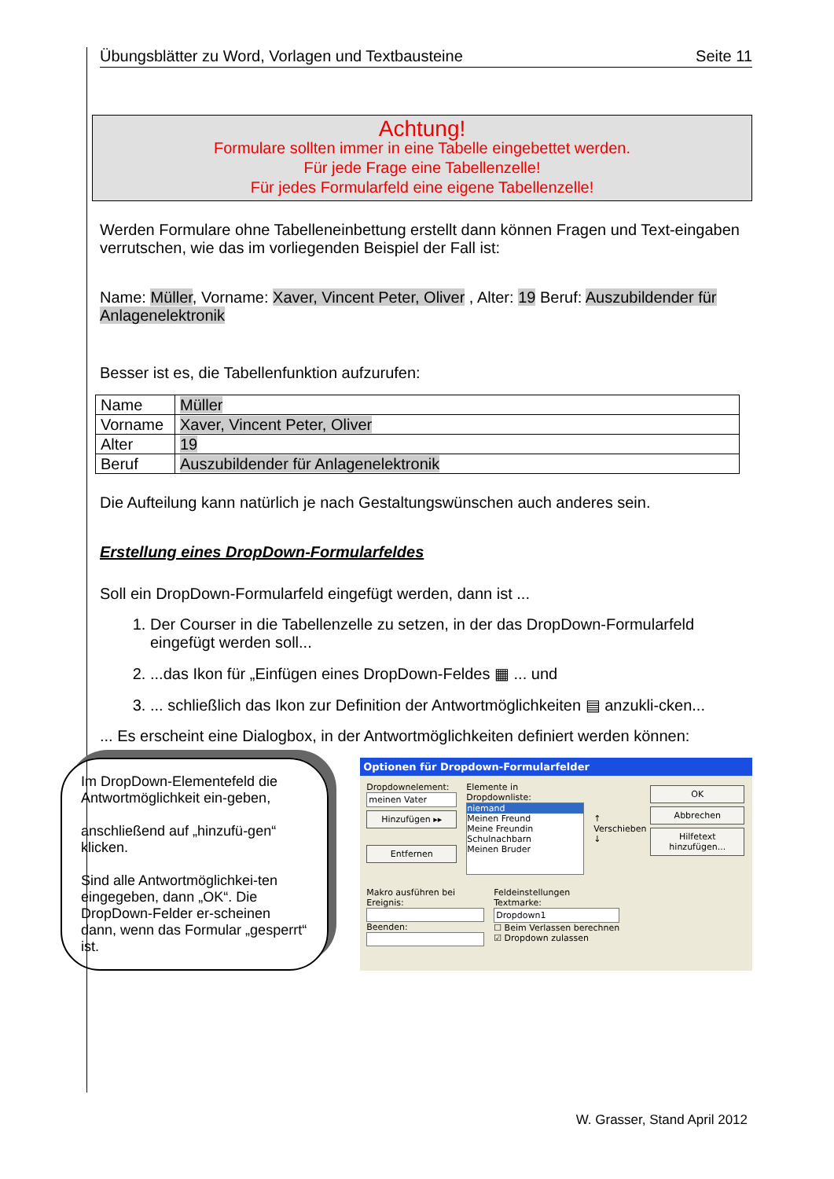Übungsblätter zu Word, Vorlagen und Textbausteine Seite 11
Achtung!
Formulare sollten immer in eine Tabelle eingebettet werden.
Für jede Frage eine Tabellenzelle!
Für jedes Formularfeld eine eigene Tabellenzelle!
Werden Formulare ohne Tabelleneinbettung erstellt dann können Fragen und Text-eingaben verrutschen, wie das im vorliegenden Beispiel der Fall ist:
Name: Müller, Vorname: Xaver, Vincent Peter, Oliver , Alter: 19 Beruf: Auszubildender für Anlagenelektronik
Besser ist es, die Tabellenfunktion aufzurufen:
| Name | Müller |
| Vorname | Xaver, Vincent Peter, Oliver |
| Alter | 19 |
| Beruf | Auszubildender für Anlagenelektronik |
Die Aufteilung kann natürlich je nach Gestaltungswünschen auch anderes sein.
Erstellung eines DropDown-Formularfeldes
Soll ein DropDown-Formularfeld eingefügt werden, dann ist ...
1. Der Courser in die Tabellenzelle zu setzen, in der das DropDown-Formularfeld eingefügt werden soll...
2. ...das Ikon für „Einfügen eines DropDown-Feldes ▦ ... und
3. ... schließlich das Ikon zur Definition der Antwortmöglichkeiten ▤ anzukli-cken...
... Es erscheint eine Dialogbox, in der Antwortmöglichkeiten definiert werden können:
Im DropDown-Elementefeld die Antwortmöglichkeit ein-geben,
anschließend auf „hinzufü-gen“ klicken.
Sind alle Antwortmöglichkei-ten eingegeben, dann „OK“. Die DropDown-Felder er-scheinen dann, wenn das Formular „gesperrt“ ist.
Optionen für Dropdown-Formularfelder
Dropdownelement:
meinen Vater
Hinzufügen ▸▸
Entfernen
Elemente in Dropdownliste:
niemand
Meinen Freund
Meine Freundin
Schulnachbarn
Meinen Bruder
↑
Verschieben
↓
OK
Abbrechen
Hilfetext hinzufügen...
Makro ausführen bei
Ereignis:
Beenden:
Feldeinstellungen
Textmarke:
Dropdown1
☐ Beim Verlassen berechnen
☑ Dropdown zulassen
W. Grasser, Stand April 2012